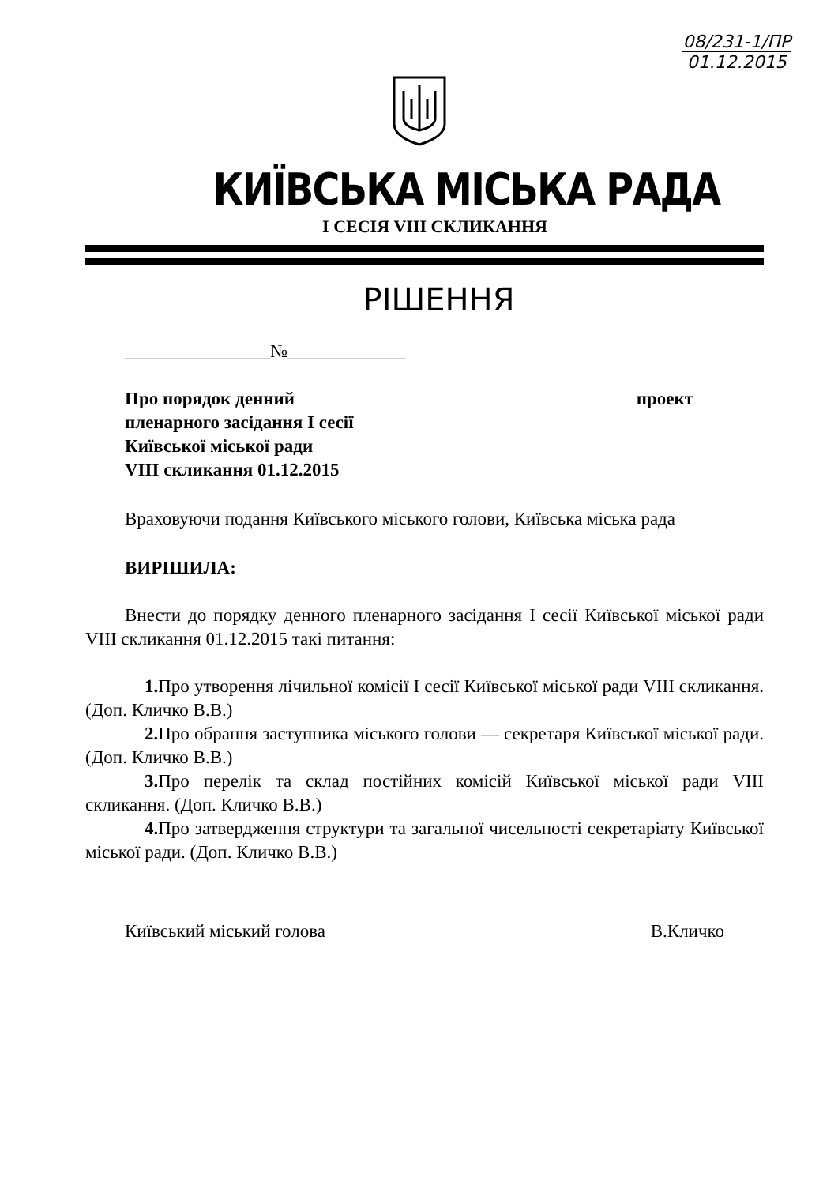08/231-1/ПР
01.12.2015
КИЇВСЬКА МІСЬКА РАДА
I СЕСІЯ VIII СКЛИКАННЯ
РІШЕННЯ
________________№_____________
Про порядок денний
пленарного засідання І сесії
Київської міської ради
VIII скликання 01.12.2015
проект
Враховуючи подання Київського міського голови, Київська міська рада
ВИРІШИЛА:
Внести до порядку денного пленарного засідання I сесії Київської міської ради VIII скликання 01.12.2015 такі питання:
1. Про утворення лічильної комісії I сесії Київської міської ради VIII скликання. (Доп. Кличко В.В.)
2. Про обрання заступника міського голови — секретаря Київської міської ради.(Доп. Кличко В.В.)
3. Про перелік та склад постійних комісій Київської міської ради VIII скликання. (Доп. Кличко В.В.)
4. Про затвердження структури та загальної чисельності секретаріату Київської міської ради. (Доп. Кличко В.В.)
Київський міський голова В.Кличко